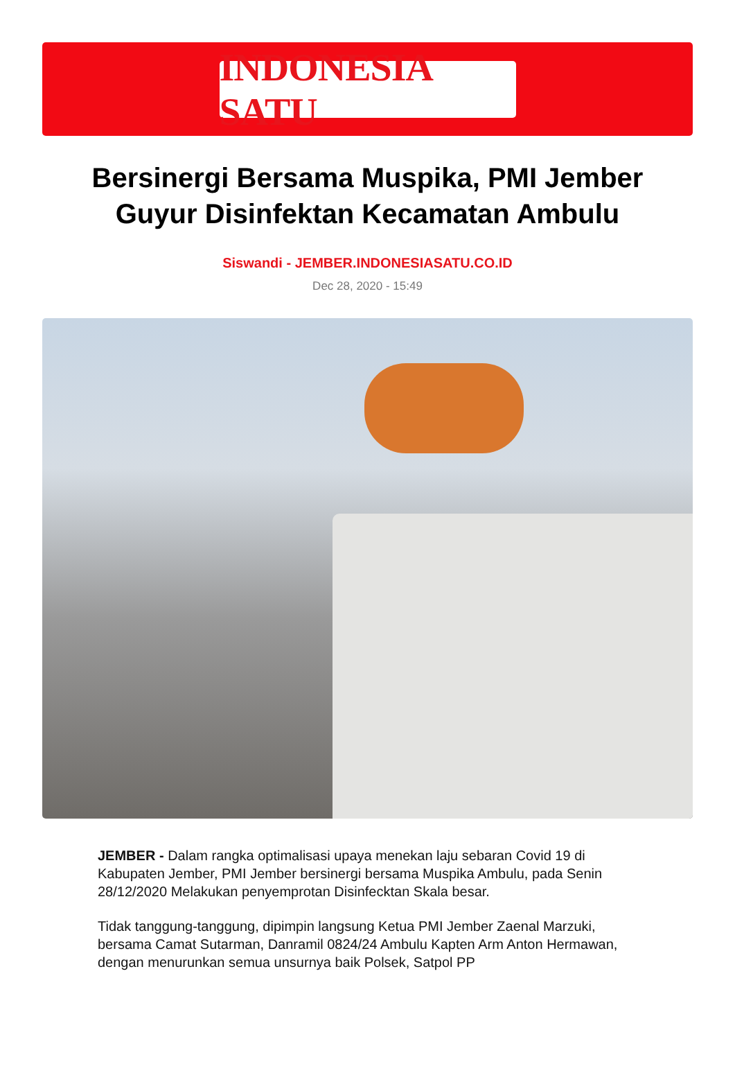INDONESIA SATU
Bersinergi Bersama Muspika, PMI Jember Guyur Disinfektan Kecamatan Ambulu
Siswandi - JEMBER.INDONESIASATU.CO.ID
Dec 28, 2020 - 15:49
JEMBER - Dalam rangka optimalisasi upaya menekan laju sebaran Covid 19 di Kabupaten Jember, PMI Jember bersinergi bersama Muspika Ambulu, pada Senin 28/12/2020 Melakukan penyemprotan Disinfecktan Skala besar.
Tidak tanggung-tanggung, dipimpin langsung Ketua PMI Jember Zaenal Marzuki, bersama Camat Sutarman, Danramil 0824/24 Ambulu Kapten Arm Anton Hermawan, dengan menurunkan semua unsurnya baik Polsek, Satpol PP